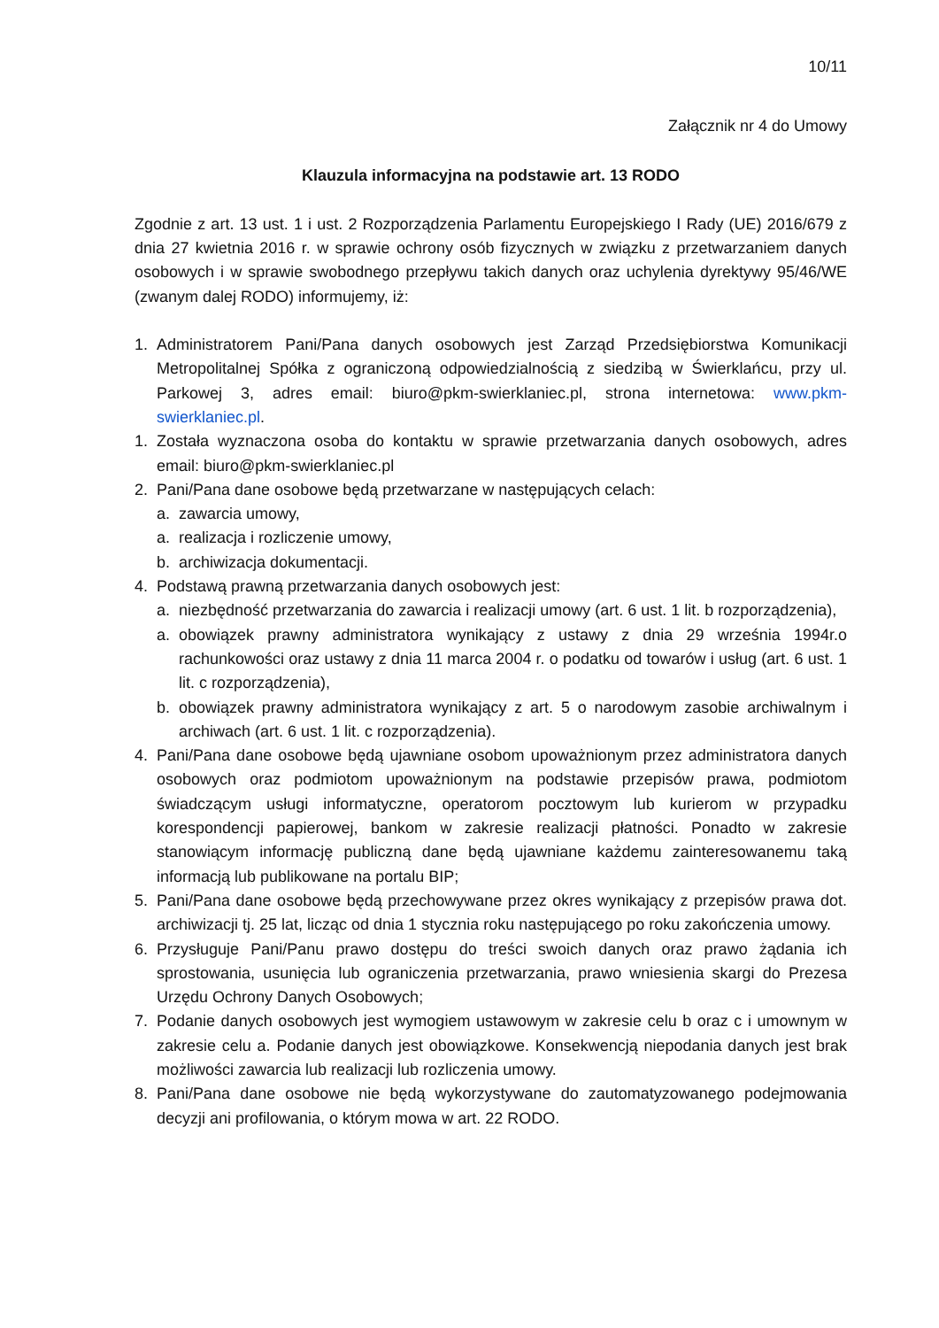10/11
Załącznik nr 4 do Umowy
Klauzula informacyjna na podstawie art. 13 RODO
Zgodnie z art. 13 ust. 1 i ust. 2 Rozporządzenia Parlamentu Europejskiego I Rady (UE) 2016/679 z dnia 27 kwietnia 2016 r. w sprawie ochrony osób fizycznych w związku z przetwarzaniem danych osobowych i w sprawie swobodnego przepływu takich danych oraz uchylenia dyrektywy 95/46/WE (zwanym dalej RODO) informujemy, iż:
1. Administratorem Pani/Pana danych osobowych jest Zarząd Przedsiębiorstwa Komunikacji Metropolitalnej Spółka z ograniczoną odpowiedzialnością z siedzibą w Świerklańcu, przy ul. Parkowej 3, adres email: biuro@pkm-swierklaniec.pl, strona internetowa: www.pkm-swierklaniec.pl.
1. Została wyznaczona osoba do kontaktu w sprawie przetwarzania danych osobowych, adres email: biuro@pkm-swierklaniec.pl
2. Pani/Pana dane osobowe będą przetwarzane w następujących celach:
a. zawarcia umowy,
a. realizacja i rozliczenie umowy,
b. archiwizacja dokumentacji.
4. Podstawą prawną przetwarzania danych osobowych jest:
a. niezbędność przetwarzania do zawarcia i realizacji umowy (art. 6 ust. 1 lit. b rozporządzenia),
a. obowiązek prawny administratora wynikający z ustawy z dnia 29 września 1994r.o rachunkowości oraz ustawy z dnia 11 marca 2004 r. o podatku od towarów i usług (art. 6 ust. 1 lit. c rozporządzenia),
b. obowiązek prawny administratora wynikający z art. 5 o narodowym zasobie archiwalnym i archiwach (art. 6 ust. 1 lit. c rozporządzenia).
4. Pani/Pana dane osobowe będą ujawniane osobom upoważnionym przez administratora danych osobowych oraz podmiotom upoważnionym na podstawie przepisów prawa, podmiotom świadczącym usługi informatyczne, operatorom pocztowym lub kurierom w przypadku korespondencji papierowej, bankom w zakresie realizacji płatności. Ponadto w zakresie stanowiącym informację publiczną dane będą ujawniane każdemu zainteresowanemu taką informacją lub publikowane na portalu BIP;
5. Pani/Pana dane osobowe będą przechowywane przez okres wynikający z przepisów prawa dot. archiwizacji tj. 25 lat, licząc od dnia 1 stycznia roku następującego po roku zakończenia umowy.
6. Przysługuje Pani/Panu prawo dostępu do treści swoich danych oraz prawo żądania ich sprostowania, usunięcia lub ograniczenia przetwarzania, prawo wniesienia skargi do Prezesa Urzędu Ochrony Danych Osobowych;
7. Podanie danych osobowych jest wymogiem ustawowym w zakresie celu b oraz c i umownym w zakresie celu a. Podanie danych jest obowiązkowe. Konsekwencją niepodania danych jest brak możliwości zawarcia lub realizacji lub rozliczenia umowy.
8. Pani/Pana dane osobowe nie będą wykorzystywane do zautomatyzowanego podejmowania decyzji ani profilowania, o którym mowa w art. 22 RODO.